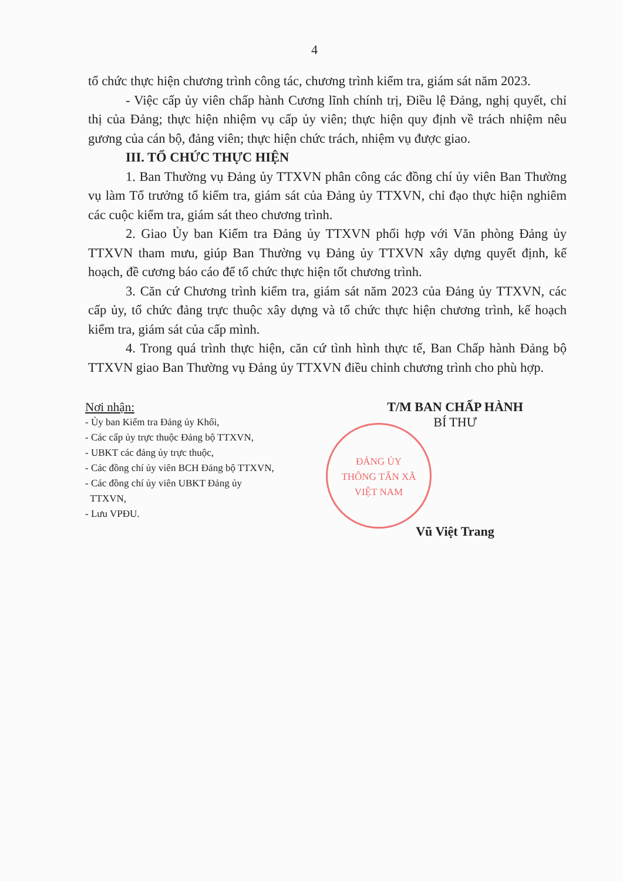4
tổ chức thực hiện chương trình công tác, chương trình kiểm tra, giám sát năm 2023.
- Việc cấp ủy viên chấp hành Cương lĩnh chính trị, Điều lệ Đảng, nghị quyết, chỉ thị của Đảng; thực hiện nhiệm vụ cấp ủy viên; thực hiện quy định về trách nhiệm nêu gương của cán bộ, đảng viên; thực hiện chức trách, nhiệm vụ được giao.
III. TỔ CHỨC THỰC HIỆN
1. Ban Thường vụ Đảng ủy TTXVN phân công các đồng chí ủy viên Ban Thường vụ làm Tổ trưởng tổ kiểm tra, giám sát của Đảng ủy TTXVN, chỉ đạo thực hiện nghiêm các cuộc kiểm tra, giám sát theo chương trình.
2. Giao Ủy ban Kiểm tra Đảng ủy TTXVN phối hợp với Văn phòng Đảng ủy TTXVN tham mưu, giúp Ban Thường vụ Đảng ủy TTXVN xây dựng quyết định, kế hoạch, đề cương báo cáo để tổ chức thực hiện tốt chương trình.
3. Căn cứ Chương trình kiểm tra, giám sát năm 2023 của Đảng ủy TTXVN, các cấp ủy, tổ chức đảng trực thuộc xây dựng và tổ chức thực hiện chương trình, kế hoạch kiểm tra, giám sát của cấp mình.
4. Trong quá trình thực hiện, căn cứ tình hình thực tế, Ban Chấp hành Đảng bộ TTXVN giao Ban Thường vụ Đảng ủy TTXVN điều chỉnh chương trình cho phù hợp.
Nơi nhận:
- Ủy ban Kiểm tra Đảng ủy Khối,
- Các cấp ủy trực thuộc Đảng bộ TTXVN,
- UBKT các đảng ủy trực thuộc,
- Các đồng chí ủy viên BCH Đảng bộ TTXVN,
- Các đồng chí ủy viên UBKT Đảng ủy
TTXVN,
- Lưu VPĐU.
ĐẢNG ỦY
THÔNG TẤN XÃ
VIỆT NAM
T/M BAN CHẤP HÀNH
BÍ THƯ
Vũ Việt Trang